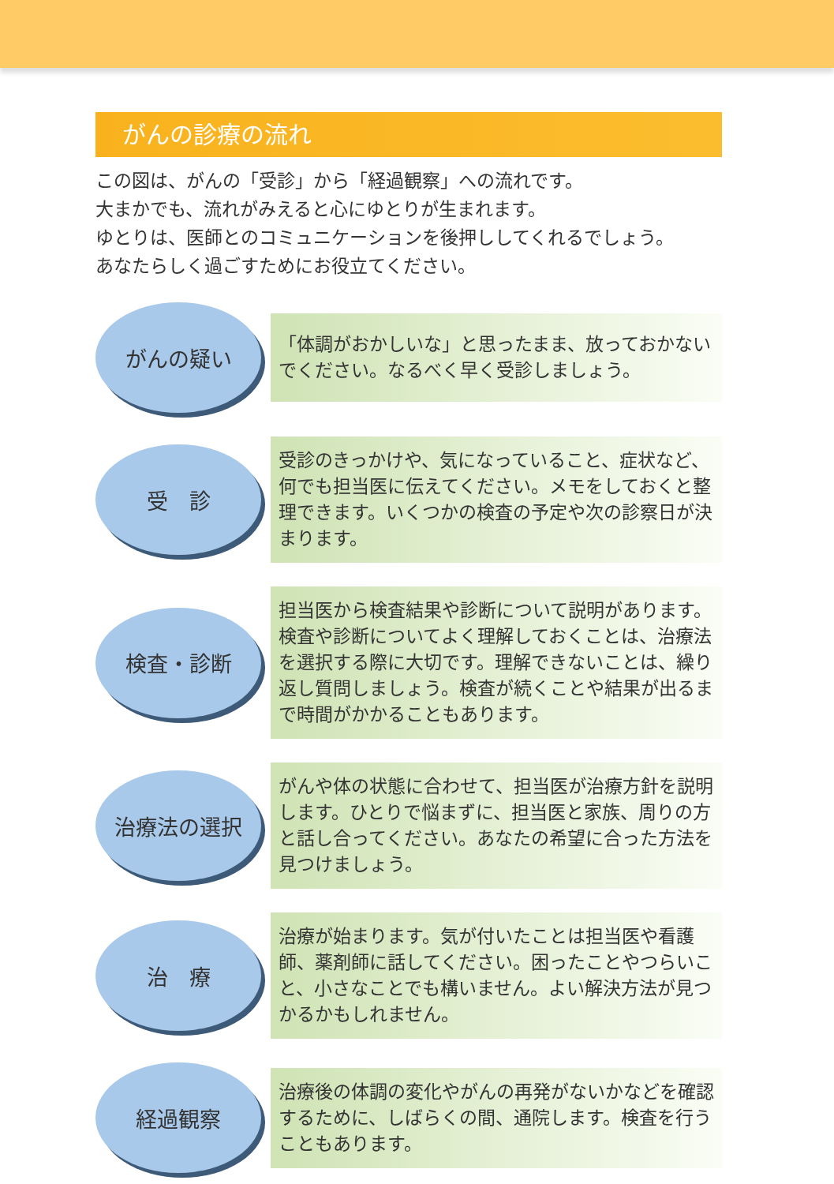がんの診療の流れ
この図は、がんの「受診」から「経過観察」への流れです。
大まかでも、流れがみえると心にゆとりが生まれます。
ゆとりは、医師とのコミュニケーションを後押ししてくれるでしょう。
あなたらしく過ごすためにお役立てください。
がんの疑い
「体調がおかしいな」と思ったまま、放っておかないでください。なるべく早く受診しましょう。
受　診
受診のきっかけや、気になっていること、症状など、何でも担当医に伝えてください。メモをしておくと整理できます。いくつかの検査の予定や次の診察日が決まります。
検査・診断
担当医から検査結果や診断について説明があります。検査や診断についてよく理解しておくことは、治療法を選択する際に大切です。理解できないことは、繰り返し質問しましょう。検査が続くことや結果が出るまで時間がかかることもあります。
治療法の選択
がんや体の状態に合わせて、担当医が治療方針を説明します。ひとりで悩まずに、担当医と家族、周りの方と話し合ってください。あなたの希望に合った方法を見つけましょう。
治　療
治療が始まります。気が付いたことは担当医や看護師、薬剤師に話してください。困ったことやつらいこと、小さなことでも構いません。よい解決方法が見つかるかもしれません。
経過観察
治療後の体調の変化やがんの再発がないかなどを確認するために、しばらくの間、通院します。検査を行うこともあります。